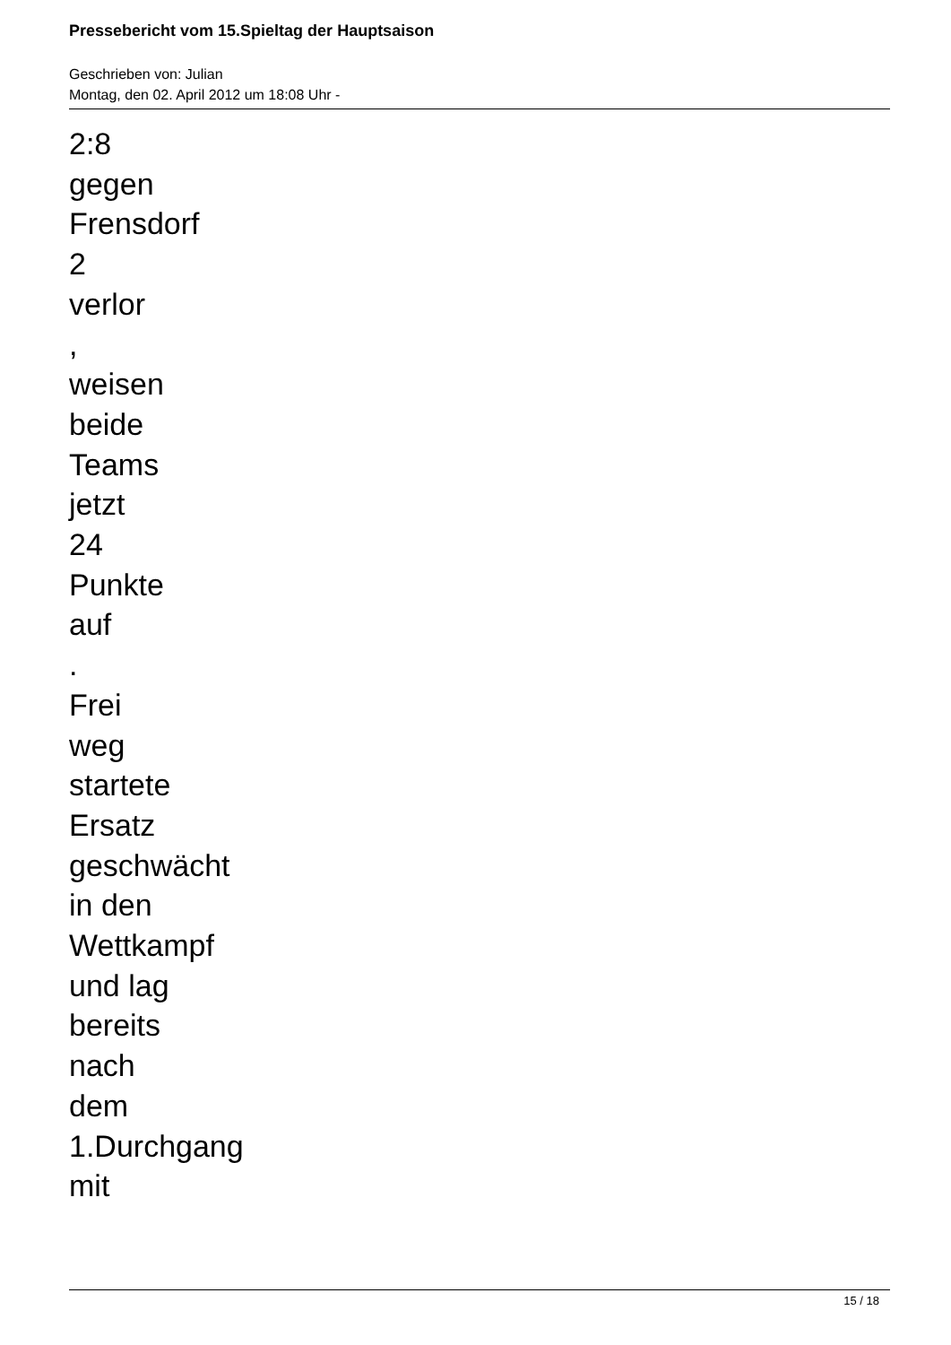Pressebericht vom 15.Spieltag der Hauptsaison
Geschrieben von: Julian
Montag, den 02. April 2012 um 18:08 Uhr -
2:8
gegen
Frensdorf
2
verlor
,
weisen
beide
Teams
jetzt
24
Punkte
auf
.
Frei
weg
startete
Ersatz
geschwächt
in den
Wettkampf
und lag
bereits
nach
dem
1.Durchgang
mit
15 / 18